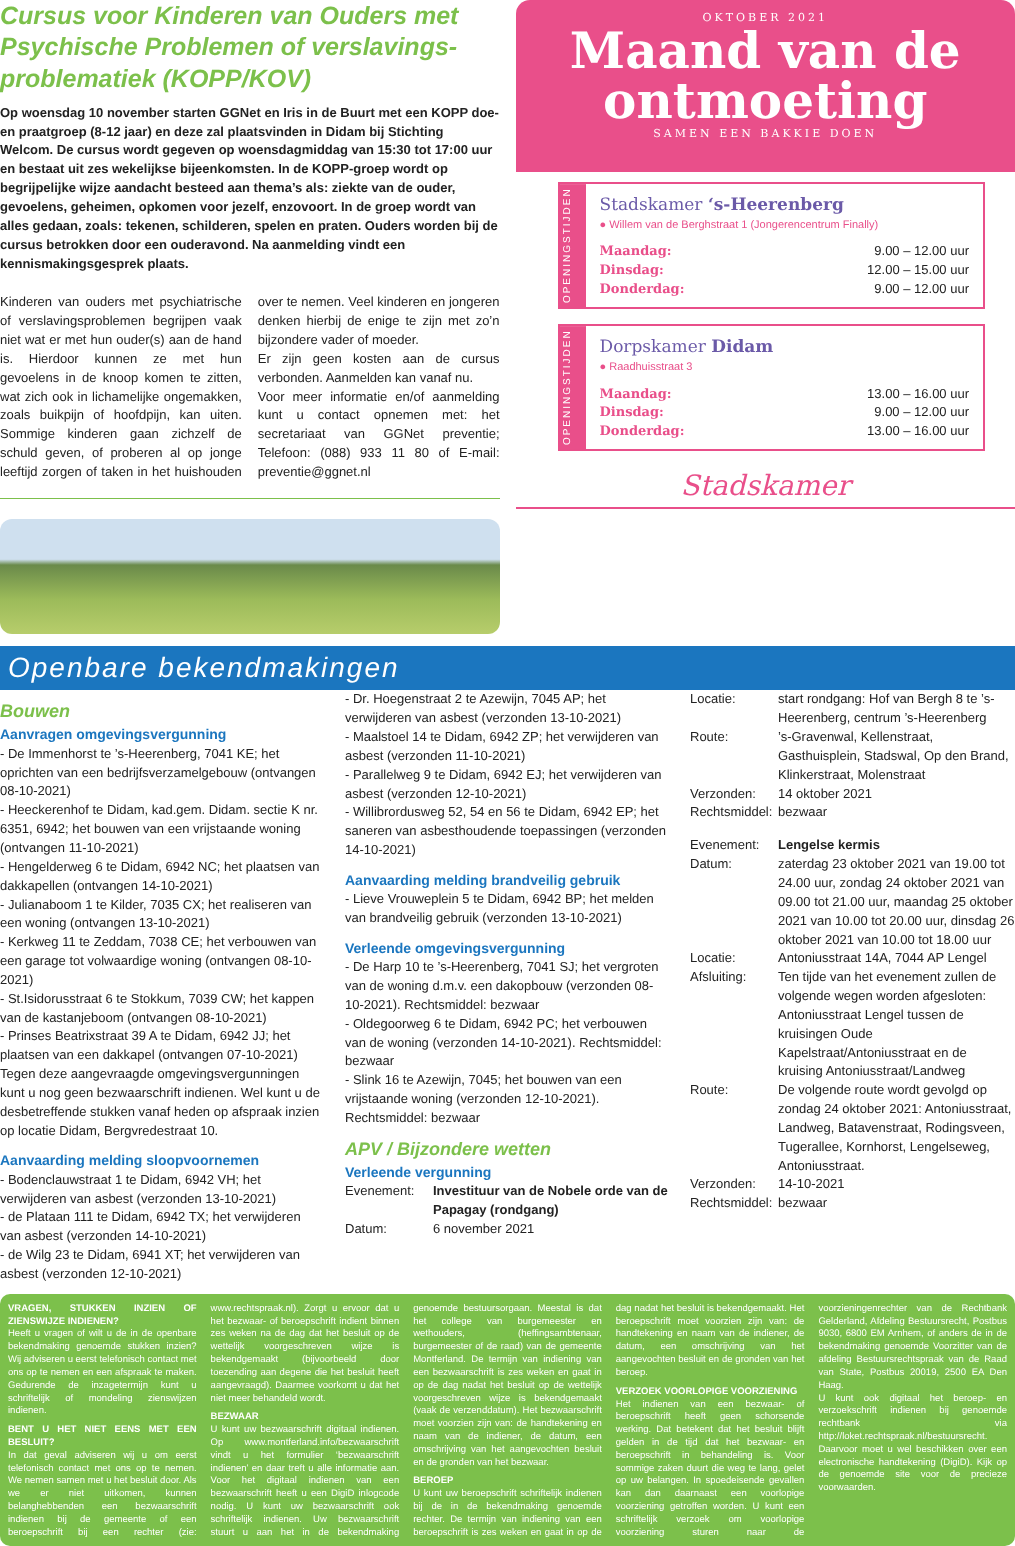Cursus voor Kinderen van Ouders met Psychische Problemen of verslavings-problematiek (KOPP/KOV)
Op woensdag 10 november starten GGNet en Iris in de Buurt met een KOPP doe- en praatgroep (8-12 jaar) en deze zal plaatsvinden in Didam bij Stichting Welcom. De cursus wordt gegeven op woensdagmiddag van 15:30 tot 17:00 uur en bestaat uit zes wekelijkse bijeenkomsten. In de KOPP-groep wordt op begrijpelijke wijze aandacht besteed aan thema’s als: ziekte van de ouder, gevoelens, geheimen, opkomen voor jezelf, enzovoort. In de groep wordt van alles gedaan, zoals: tekenen, schilderen, spelen en praten. Ouders worden bij de cursus betrokken door een ouderavond. Na aanmelding vindt een kennismakingsgesprek plaats.
Kinderen van ouders met psychiatrische of verslavingsproblemen begrijpen vaak niet wat er met hun ouder(s) aan de hand is. Hierdoor kunnen ze met hun gevoelens in de knoop komen te zitten, wat zich ook in lichamelijke ongemakken, zoals buikpijn of hoofdpijn, kan uiten. Sommige kinderen gaan zichzelf de schuld geven, of proberen al op jonge leeftijd zorgen of taken in het huishouden over te nemen. Veel kinderen en jongeren denken hierbij de enige te zijn met zo’n bijzondere vader of moeder.
Er zijn geen kosten aan de cursus verbonden. Aanmelden kan vanaf nu.
Voor meer informatie en/of aanmelding kunt u contact opnemen met: het secretariaat van GGNet preventie; Telefoon: (088) 933 11 80 of E-mail: preventie@ggnet.nl
OKTOBER 2021
Maand van de
ontmoeting
SAMEN EEN BAKKIE DOEN
OPENINGSTIJDEN
Stadskamer ‘s-Heerenberg
● Willem van de Berghstraat 1 (Jongerencentrum Finally)
Maandag: 9.00 – 12.00 uur
Dinsdag: 12.00 – 15.00 uur
Donderdag: 9.00 – 12.00 uur
OPENINGSTIJDEN
Dorpskamer Didam
● Raadhuisstraat 3
Maandag: 13.00 – 16.00 uur
Dinsdag: 9.00 – 12.00 uur
Donderdag: 13.00 – 16.00 uur
Stadskamer
Openbare bekendmakingen
Bouwen
Aanvragen omgevingsvergunning
- De Immenhorst te ’s-Heerenberg, 7041 KE; het oprichten van een bedrijfsverzamelgebouw (ontvangen 08-10-2021)
- Heeckerenhof te Didam, kad.gem. Didam. sectie K nr. 6351, 6942; het bouwen van een vrijstaande woning (ontvangen 11-10-2021)
- Hengelderweg 6 te Didam, 6942 NC; het plaatsen van dakkapellen (ontvangen 14-10-2021)
- Julianaboom 1 te Kilder, 7035 CX; het realiseren van een woning (ontvangen 13-10-2021)
- Kerkweg 11 te Zeddam, 7038 CE; het verbouwen van een garage tot volwaardige woning (ontvangen 08-10-2021)
- St.Isidorusstraat 6 te Stokkum, 7039 CW; het kappen van de kastanjeboom (ontvangen 08-10-2021)
- Prinses Beatrixstraat 39 A te Didam, 6942 JJ; het plaatsen van een dakkapel (ontvangen 07-10-2021)
Tegen deze aangevraagde omgevingsvergunningen kunt u nog geen bezwaarschrift indienen. Wel kunt u de desbetreffende stukken vanaf heden op afspraak inzien op locatie Didam, Bergvredestraat 10.
Aanvaarding melding sloopvoornemen
- Bodenclauwstraat 1 te Didam, 6942 VH; het verwijderen van asbest (verzonden 13-10-2021)
- de Plataan 111 te Didam, 6942 TX; het verwijderen van asbest (verzonden 14-10-2021)
- de Wilg 23 te Didam, 6941 XT; het verwijderen van asbest (verzonden 12-10-2021)
- Dr. Hoegenstraat 2 te Azewijn, 7045 AP; het verwijderen van asbest (verzonden 13-10-2021)
- Maalstoel 14 te Didam, 6942 ZP; het verwijderen van asbest (verzonden 11-10-2021)
- Parallelweg 9 te Didam, 6942 EJ; het verwijderen van asbest (verzonden 12-10-2021)
- Willibrordusweg 52, 54 en 56 te Didam, 6942 EP; het saneren van asbesthoudende toepassingen (verzonden 14-10-2021)
Aanvaarding melding brandveilig gebruik
- Lieve Vrouweplein 5 te Didam, 6942 BP; het melden van brandveilig gebruik (verzonden 13-10-2021)
Verleende omgevingsvergunning
- De Harp 10 te ’s-Heerenberg, 7041 SJ; het vergroten van de woning d.m.v. een dakopbouw (verzonden 08-10-2021). Rechtsmiddel: bezwaar
- Oldegoorweg 6 te Didam, 6942 PC; het verbouwen van de woning (verzonden 14-10-2021). Rechtsmiddel: bezwaar
- Slink 16 te Azewijn, 7045; het bouwen van een vrijstaande woning (verzonden 12-10-2021). Rechtsmiddel: bezwaar
APV / Bijzondere wetten
Verleende vergunning
Evenement: Investituur van de Nobele orde van de Papagay (rondgang) Datum: 6 november 2021
Locatie: start rondgang: Hof van Bergh 8 te ’s-Heerenberg, centrum ’s-Heerenberg Route:’s-Gravenwal, Kellenstraat, Gasthuisplein, Stadswal, Op den Brand, Klinkerstraat, Molenstraat Verzonden: 14 oktober 2021 Rechtsmiddel: bezwaar Evenement: Lengelse kermis Datum: zaterdag 23 oktober 2021 van 19.00 tot 24.00 uur, zondag 24 oktober 2021 van 09.00 tot 21.00 uur, maandag 25 oktober 2021 van 10.00 tot 20.00 uur, dinsdag 26 oktober 2021 van 10.00 tot 18.00 uur Locatie: Antoniusstraat 14A, 7044 AP Lengel Afsluiting: Ten tijde van het evenement zullen de volgende wegen worden afgesloten: Antoniusstraat Lengel tussen de kruisingen Oude Kapelstraat/Antoniusstraat en de kruising Antoniusstraat/Landweg Route: De volgende route wordt gevolgd op zondag 24 oktober 2021: Antoniusstraat, Landweg, Batavenstraat, Rodingsveen, Tugerallee, Kornhorst, Lengelseweg, Antoniusstraat. Verzonden: 14-10-2021 Rechtsmiddel: bezwaar
VRAGEN, STUKKEN INZIEN OF ZIENSWIJZE INDIENEN?
Heeft u vragen of wilt u de in de openbare bekendmaking genoemde stukken inzien? Wij adviseren u eerst telefonisch contact met ons op te nemen en een afspraak te maken. Gedurende de inzagetermijn kunt u schriftelijk of mondeling zienswijzen indienen.
BENT U HET NIET EENS MET EEN BESLUIT?
In dat geval adviseren wij u om eerst telefonisch contact met ons op te nemen. We nemen samen met u het besluit door. Als we er niet uitkomen, kunnen belanghebbenden een bezwaarschrift indienen bij de gemeente of een beroepschrift bij een rechter (zie: www.rechtspraak.nl). Zorgt u ervoor dat u het bezwaar- of beroepschrift indient binnen zes weken na de dag dat het besluit op de wettelijk voorgeschreven wijze is bekendgemaakt (bijvoorbeeld door toezending aan degene die het besluit heeft aangevraagd). Daarmee voorkomt u dat het niet meer behandeld wordt.
BEZWAAR
U kunt uw bezwaarschrift digitaal indienen. Op www.montferland.info/bezwaarschrift vindt u het formulier ‘bezwaarschrift indienen’ en daar treft u alle informatie aan. Voor het digitaal indienen van een bezwaarschrift heeft u een DigiD inlogcode nodig. U kunt uw bezwaarschrift ook schriftelijk indienen. Uw bezwaarschrift stuurt u aan het in de bekendmaking genoemde bestuursorgaan. Meestal is dat het college van burgemeester en wethouders, (heffingsambtenaar, burgemeester of de raad) van de gemeente Montferland. De termijn van indiening van een bezwaarschrift is zes weken en gaat in op de dag nadat het besluit op de wettelijk voorgeschreven wijze is bekendgemaakt (vaak de verzenddatum). Het bezwaarschrift moet voorzien zijn van: de handtekening en naam van de indiener, de datum, een omschrijving van het aangevochten besluit en de gronden van het bezwaar.
BEROEP
U kunt uw beroepschrift schriftelijk indienen bij de in de bekendmaking genoemde rechter. De termijn van indiening van een beroepschrift is zes weken en gaat in op de dag nadat het besluit is bekendgemaakt. Het beroepschrift moet voorzien zijn van: de handtekening en naam van de indiener, de datum, een omschrijving van het aangevochten besluit en de gronden van het beroep.
VERZOEK VOORLOPIGE VOORZIENING
Het indienen van een bezwaar- of beroepschrift heeft geen schorsende werking. Dat betekent dat het besluit blijft gelden in de tijd dat het bezwaar- en beroepschrift in behandeling is. Voor sommige zaken duurt die weg te lang, gelet op uw belangen. In spoedeisende gevallen kan dan daarnaast een voorlopige voorziening getroffen worden. U kunt een schriftelijk verzoek om voorlopige voorziening sturen naar de voorzieningenrechter van de Rechtbank Gelderland, Afdeling Bestuursrecht, Postbus 9030, 6800 EM Arnhem, of anders de in de bekendmaking genoemde Voorzitter van de afdeling Bestuursrechtspraak van de Raad van State, Postbus 20019, 2500 EA Den Haag.
U kunt ook digitaal het beroep- en verzoekschrift indienen bij genoemde rechtbank via http://loket.rechtspraak.nl/bestuursrecht. Daarvoor moet u wel beschikken over een electronische handtekening (DigiD). Kijk op de genoemde site voor de precieze voorwaarden.